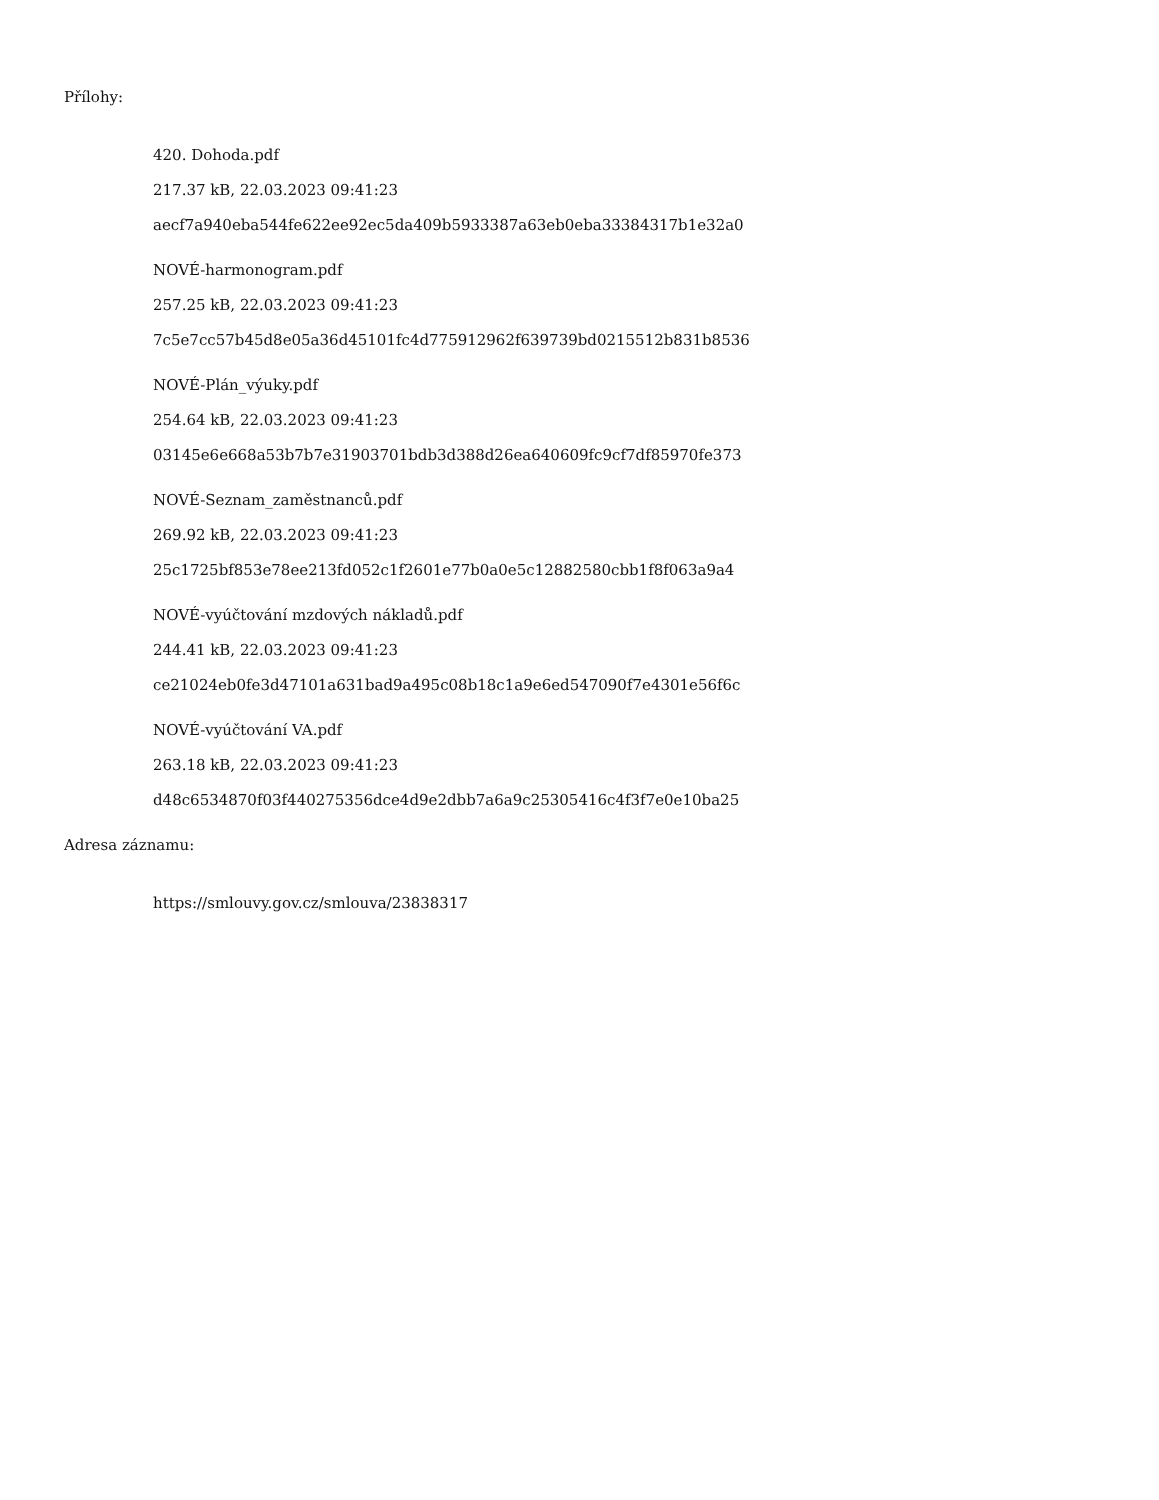Přílohy:
420. Dohoda.pdf
217.37 kB, 22.03.2023 09:41:23
aecf7a940eba544fe622ee92ec5da409b5933387a63eb0eba33384317b1e32a0
NOVÉ-harmonogram.pdf
257.25 kB, 22.03.2023 09:41:23
7c5e7cc57b45d8e05a36d45101fc4d775912962f639739bd0215512b831b8536
NOVÉ-Plán_výuky.pdf
254.64 kB, 22.03.2023 09:41:23
03145e6e668a53b7b7e31903701bdb3d388d26ea640609fc9cf7df85970fe373
NOVÉ-Seznam_zaměstnanců.pdf
269.92 kB, 22.03.2023 09:41:23
25c1725bf853e78ee213fd052c1f2601e77b0a0e5c12882580cbb1f8f063a9a4
NOVÉ-vyúčtování mzdových nákladů.pdf
244.41 kB, 22.03.2023 09:41:23
ce21024eb0fe3d47101a631bad9a495c08b18c1a9e6ed547090f7e4301e56f6c
NOVÉ-vyúčtování VA.pdf
263.18 kB, 22.03.2023 09:41:23
d48c6534870f03f440275356dce4d9e2dbb7a6a9c25305416c4f3f7e0e10ba25
Adresa záznamu:
https://smlouvy.gov.cz/smlouva/23838317